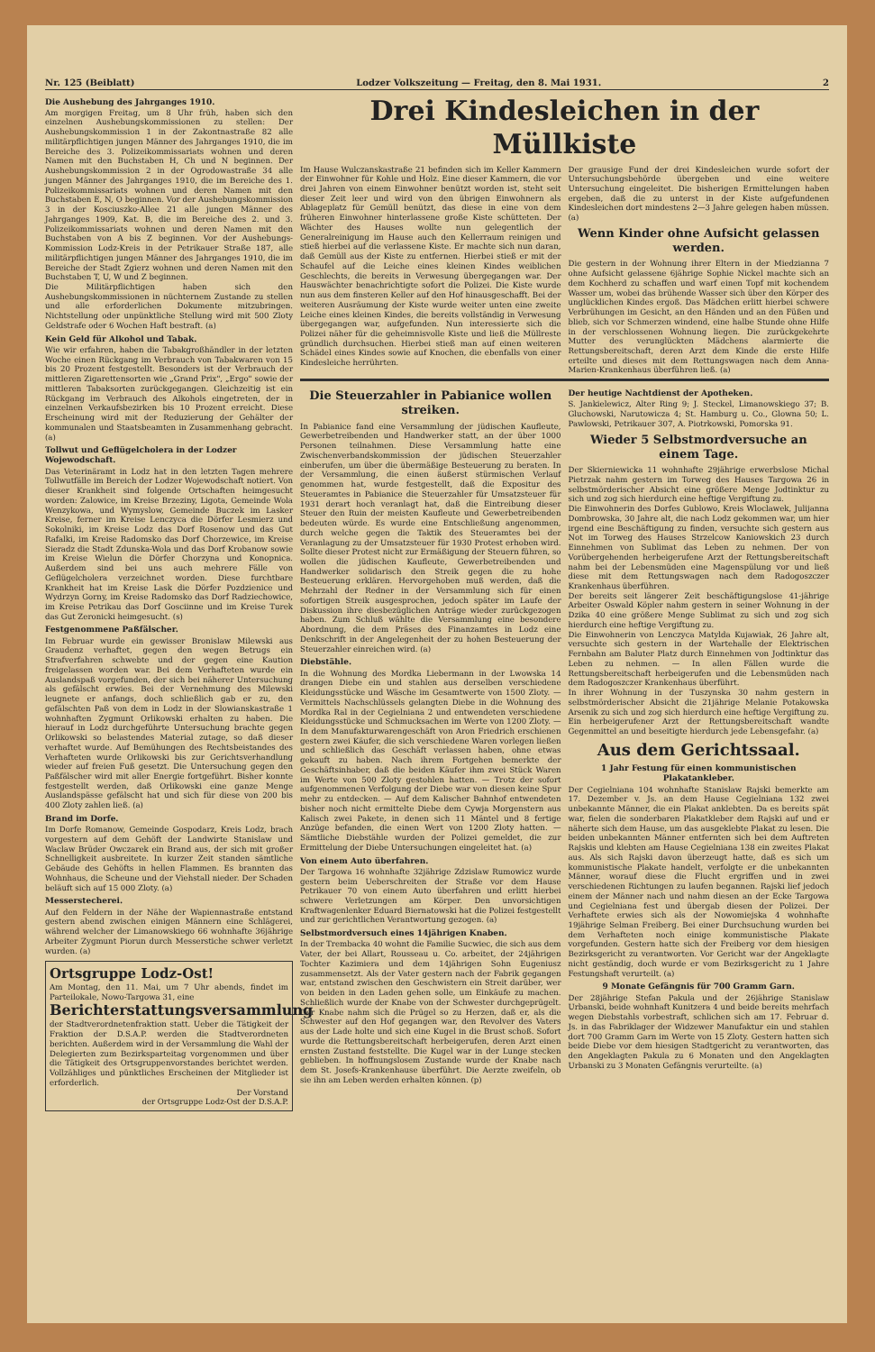Nr. 125 (Beiblatt) Lodzer Volkszeitung — Freitag, den 8. Mai 1931. 2
Die Aushebung des Jahrganges 1910.
Am morgigen Freitag, um 8 Uhr früh, haben sich den einzelnen Aushebungskommissionen zu stellen: Der Aushebungskommission 1 in der Zakontnastraße 82 alle militärpflichtigen jungen Männer des Jahrganges 1910, die im Bereiche des 3. Polizeikommissariats wohnen und deren Namen mit den Buchstaben H, Ch und N beginnen. Der Aushebungskommission 2 in der Ogrodowastraße 34 alle jungen Männer des Jahrganges 1910, die im Bereiche des 1. Polizeikommissariats wohnen und deren Namen mit den Buchstaben E, N, O beginnen. Vor der Aushebungskommission 3 in der Kosciuszko-Allee 21 alle jungen Männer des Jahrganges 1909, Kat. B, die im Bereiche des 2. und 3. Polizeikommissariats wohnen und deren Namen mit den Buchstaben von A bis Z beginnen. Vor der Aushebungs-Kommission Lodz-Kreis in der Petrikauer Straße 187, alle militärpflichtigen jungen Männer des Jahrganges 1910, die im Bereiche der Stadt Zgierz wohnen und deren Namen mit den Buchstaben T, U, W und Z beginnen.
Die Militärpflichtigen haben sich den Aushebungskommissionen in nüchternem Zustande zu stellen und alle erforderlichen Dokumente mitzubringen. Nichtstellung oder unpünktliche Stellung wird mit 500 Zloty Geldstrafe oder 6 Wochen Haft bestraft. (a)
Kein Geld für Alkohol und Tabak.
Wie wir erfahren, haben die Tabakgroßhändler in der letzten Woche einen Rückgang im Verbrauch von Tabakwaren von 15 bis 20 Prozent festgestellt. Besonders ist der Verbrauch der mittleren Zigarettensorten wie „Grand Prix", „Ergo" sowie der mittleren Tabaksorten zurückgegangen. Gleichzeitig ist ein Rückgang im Verbrauch des Alkohols eingetreten, der in einzelnen Verkaufsbezirken bis 10 Prozent erreicht. Diese Erscheinung wird mit der Reduzierung der Gehälter der kommunalen und Staatsbeamten in Zusammenhang gebracht. (a)
Tollwut und Geflügelcholera in der Lodzer Wojewodschaft.
Das Veterinäramt in Lodz hat in den letzten Tagen mehrere Tollwutfälle im Bereich der Lodzer Wojewodschaft notiert. Von dieser Krankheit sind folgende Ortschaften heimgesucht worden: Zalowice, im Kreise Brzeziny, Ligota, Gemeinde Wola Wenzykowa, und Wymyslow, Gemeinde Buczek im Lasker Kreise, ferner im Kreise Lenczyca die Dörfer Lesmierz und Sokolniki, im Kreise Lodz das Dorf Rosenow und das Gut Rafalki, im Kreise Radomsko das Dorf Chorzewice, im Kreise Sieradz die Stadt Zdunska-Wola und das Dorf Krobanow sowie im Kreise Wielun die Dörfer Chorzyna und Konopnica. Außerdem sind bei uns auch mehrere Fälle von Geflügelcholera verzeichnet worden. Diese furchtbare Krankheit hat im Kreise Lask die Dörfer Pozdzienice und Wydrzyn Gorny, im Kreise Radomsko das Dorf Radziechowice, im Kreise Petrikau das Dorf Gosciinne und im Kreise Turek das Gut Zeronicki heimgesucht. (s)
Festgenommene Paßfälscher.
Im Februar wurde ein gewisser Bronislaw Milewski aus Graudenz verhaftet, gegen den wegen Betrugs ein Strafverfahren schwebte und der gegen eine Kaution freigelassen worden war. Bei dem Verhafteten wurde ein Auslandspaß vorgefunden, der sich bei näherer Untersuchung als gefälscht erwies. Bei der Vernehmung des Milewski leugnete er anfangs, doch schließlich gab er zu, den gefälschten Paß von dem in Lodz in der Slowianskastraße 1 wohnhaften Zygmunt Orlikowski erhalten zu haben. Die hierauf in Lodz durchgeführte Untersuchung brachte gegen Orlikowski so belastendes Material zutage, so daß dieser verhaftet wurde. Auf Bemühungen des Rechtsbeistandes des Verhafteten wurde Orlikowski bis zur Gerichtsverhandlung wieder auf freien Fuß gesetzt. Die Untersuchung gegen den Paßfälscher wird mit aller Energie fortgeführt. Bisher konnte festgestellt werden, daß Orlikowski eine ganze Menge Auslandspässe gefälscht hat und sich für diese von 200 bis 400 Zloty zahlen ließ. (a)
Brand im Dorfe.
Im Dorfe Romanow, Gemeinde Gospodarz, Kreis Lodz, brach vorgestern auf dem Gehöft der Landwirte Stanislaw und Waclaw Brüder Owczarek ein Brand aus, der sich mit großer Schnelligkeit ausbreitete. In kurzer Zeit standen sämtliche Gebäude des Gehöfts in hellen Flammen. Es brannten das Wohnhaus, die Scheune und der Viehstall nieder. Der Schaden beläuft sich auf 15 000 Zloty. (a)
Messerstecherei.
Auf den Feldern in der Nähe der Wapiennastraße entstand gestern abend zwischen einigen Männern eine Schlägerei, während welcher der Limanowskiego 66 wohnhafte 36jährige Arbeiter Zygmunt Piorun durch Messerstiche schwer verletzt wurden. (a)
Ortsgruppe Lodz-Ost!
Am Montag, den 11. Mai, um 7 Uhr abends, findet im Parteilokale, Nowo-Targowa 31, eine
Berichterstattungsversammlung
der Stadtverordnetenfraktion statt. Ueber die Tätigkeit der Fraktion der D.S.A.P. werden die Stadtverordneten berichten. Außerdem wird in der Versammlung die Wahl der Delegierten zum Bezirksparteitag vorgenommen und über die Tätigkeit des Ortsgruppenvorstandes berichtet werden. Vollzähliges und pünktliches Erscheinen der Mitglieder ist erforderlich.
Der Vorstand
der Ortsgruppe Lodz-Ost der D.S.A.P.
Drei Kindesleichen in der Müllkiste
Im Hause Wulczanskastraße 21 befinden sich im Keller Kammern der Einwohner für Kohle und Holz. Eine dieser Kammern, die vor drei Jahren von einem Einwohner benützt worden ist, steht seit dieser Zeit leer und wird von den übrigen Einwohnern als Ablageplatz für Gemüll benützt, das diese in eine von dem früheren Einwohner hinterlassene große Kiste schütteten. Der Wächter des Hauses wollte nun gelegentlich der Generalreinigung im Hause auch den Kellerraum reinigen und stieß hierbei auf die verlassene Kiste. Er machte sich nun daran, daß Gemüll aus der Kiste zu entfernen. Hierbei stieß er mit der Schaufel auf die Leiche eines kleinen Kindes weiblichen Geschlechts, die bereits in Verwesung übergegangen war. Der Hauswächter benachrichtigte sofort die Polizei. Die Kiste wurde nun aus dem finsteren Keller auf den Hof hinausgeschafft. Bei der weiteren Ausräumung der Kiste wurde weiter unten eine zweite Leiche eines kleinen Kindes, die bereits vollständig in Verwesung übergegangen war, aufgefunden. Nun interessierte sich die Polizei näher für die geheimnisvolle Kiste und ließ die Müllreste gründlich durchsuchen. Hierbei stieß man auf einen weiteren Schädel eines Kindes sowie auf Knochen, die ebenfalls von einer Kindesleiche herrührten.
Der grausige Fund der drei Kindesleichen wurde sofort der Untersuchungsbehörde übergeben und eine weitere Untersuchung eingeleitet. Die bisherigen Ermittelungen haben ergeben, daß die zu unterst in der Kiste aufgefundenen Kindesleichen dort mindestens 2—3 Jahre gelegen haben müssen. (a)
Wenn Kinder ohne Aufsicht gelassen werden.
Die gestern in der Wohnung ihrer Eltern in der Miedzianna 7 ohne Aufsicht gelassene 6jährige Sophie Nickel machte sich an dem Kochherd zu schaffen und warf einen Topf mit kochendem Wasser um, wobei das brühende Wasser sich über den Körper des unglücklichen Kindes ergoß. Das Mädchen erlitt hierbei schwere Verbrühungen im Gesicht, an den Händen und an den Füßen und blieb, sich vor Schmerzen windend, eine halbe Stunde ohne Hilfe in der verschlossenen Wohnung liegen. Die zurückgekehrte Mutter des verunglückten Mädchens alarmierte die Rettungsbereitschaft, deren Arzt dem Kinde die erste Hilfe erteilte und dieses mit dem Rettungswagen nach dem Anna-Marien-Krankenhaus überführen ließ. (a)
Die Steuerzahler in Pabianice wollen streiken.
In Pabianice fand eine Versammlung der jüdischen Kaufleute, Gewerbetreibenden und Handwerker statt, an der über 1000 Personen teilnahmen. Diese Versammlung hatte eine Zwischenverbandskommission der jüdischen Steuerzahler einberufen, um über die übermäßige Besteuerung zu beraten. In der Versammlung, die einen äußerst stürmischen Verlauf genommen hat, wurde festgestellt, daß die Expositur des Steueramtes in Pabianice die Steuerzahler für Umsatzsteuer für 1931 derart hoch veranlagt hat, daß die Eintreibung dieser Steuer den Ruin der meisten Kaufleute und Gewerbetreibenden bedeuten würde. Es wurde eine Entschließung angenommen, durch welche gegen die Taktik des Steueramtes bei der Veranlagung zu der Umsatzsteuer für 1930 Protest erhoben wird. Sollte dieser Protest nicht zur Ermäßigung der Steuern führen, so wollen die jüdischen Kaufleute, Gewerbetreibenden und Handwerker solidarisch den Streik gegen die zu hohe Besteuerung erklären. Hervorgehoben muß werden, daß die Mehrzahl der Redner in der Versammlung sich für einen sofortigen Streik ausgesprochen, jedoch später im Laufe der Diskussion ihre diesbezüglichen Anträge wieder zurückgezogen haben. Zum Schluß wählte die Versammlung eine besondere Abordnung, die dem Präses des Finanzamtes in Lodz eine Denkschrift in der Angelegenheit der zu hohen Besteuerung der Steuerzahler einreichen wird. (a)
Diebstähle.
In die Wohnung des Mordka Liebermann in der Lwowska 14 drangen Diebe ein und stahlen aus derselben verschiedene Kleidungsstücke und Wäsche im Gesamtwerte von 1500 Zloty. — Vermittels Nachschlüssels gelangten Diebe in die Wohnung des Mordka Ral in der Cegielniana 2 und entwendeten verschiedene Kleidungsstücke und Schmucksachen im Werte von 1200 Zloty. — In dem Manufakturwarengeschäft von Aron Friedrich erschienen gestern zwei Käufer, die sich verschiedene Waren vorlegen ließen und schließlich das Geschäft verlassen haben, ohne etwas gekauft zu haben. Nach ihrem Fortgehen bemerkte der Geschäftsinhaber, daß die beiden Käufer ihm zwei Stück Waren im Werte von 500 Zloty gestohlen hatten. — Trotz der sofort aufgenommenen Verfolgung der Diebe war von diesen keine Spur mehr zu entdecken. — Auf dem Kalischer Bahnhof entwendeten bisher noch nicht ermittelte Diebe dem Cywja Morgenstern aus Kalisch zwei Pakete, in denen sich 11 Mäntel und 8 fertige Anzüge befanden, die einen Wert von 1200 Zloty hatten. — Sämtliche Diebstähle wurden der Polizei gemeldet, die zur Ermittelung der Diebe Untersuchungen eingeleitet hat. (a)
Von einem Auto überfahren.
Der Targowa 16 wohnhafte 32jährige Zdzislaw Rumowicz wurde gestern beim Ueberschreiten der Straße vor dem Hause Petrikauer 70 von einem Auto überfahren und erlitt hierbei schwere Verletzungen am Körper. Den unvorsichtigen Kraftwagenlenker Eduard Biernatowski hat die Polizei festgestellt und zur gerichtlichen Verantwortung gezogen. (a)
Selbstmordversuch eines 14jährigen Knaben.
In der Trembacka 40 wohnt die Familie Sucwiec, die sich aus dem Vater, der bei Allart, Rousseau u. Co. arbeitet, der 24jährigen Tochter Kazimiera und dem 14jährigen Sohn Eugeniusz zusammensetzt. Als der Vater gestern nach der Fabrik gegangen war, entstand zwischen den Geschwistern ein Streit darüber, wer von beiden in den Laden gehen solle, um Einkäufe zu machen. Schließlich wurde der Knabe von der Schwester durchgeprügelt. Der Knabe nahm sich die Prügel so zu Herzen, daß er, als die Schwester auf den Hof gegangen war, den Revolver des Vaters aus der Lade holte und sich eine Kugel in die Brust schoß. Sofort wurde die Rettungsbereitschaft herbeigerufen, deren Arzt einen ernsten Zustand feststellte. Die Kugel war in der Lunge stecken geblieben. In hoffnungslosem Zustande wurde der Knabe nach dem St. Josefs-Krankenhause überführt. Die Aerzte zweifeln, ob sie ihn am Leben werden erhalten können. (p)
Der heutige Nachtdienst der Apotheken.
S. Jankielewicz, Alter Ring 9; J. Steckel, Limanowskiego 37; B. Gluchowski, Narutowicza 4; St. Hamburg u. Co., Glowna 50; L. Pawlowski, Petrikauer 307, A. Piotrkowski, Pomorska 91.
Wieder 5 Selbstmordversuche an einem Tage.
Der Skierniewicka 11 wohnhafte 29jährige erwerbslose Michal Pietrzak nahm gestern im Torweg des Hauses Targowa 26 in selbstmörderischer Absicht eine größere Menge Jodtinktur zu sich und zog sich hierdurch eine heftige Vergiftung zu.
Die Einwohnerin des Dorfes Gublowo, Kreis Wloclawek, Julijanna Dombrowska, 30 Jahre alt, die nach Lodz gekommen war, um hier irgend eine Beschäftigung zu finden, versuchte sich gestern aus Not im Torweg des Hauses Strzelcow Kaniowskich 23 durch Einnehmen von Sublimat das Leben zu nehmen. Der von Vorübergehenden herbeigerufene Arzt der Rettungsbereitschaft nahm bei der Lebensmüden eine Magenspülung vor und ließ diese mit dem Rettungswagen nach dem Radogoszczer Krankenhaus überführen.
Der bereits seit längerer Zeit beschäftigungslose 41-jährige Arbeiter Oswald Köpler nahm gestern in seiner Wohnung in der Dzika 40 eine größere Menge Sublimat zu sich und zog sich hierdurch eine heftige Vergiftung zu.
Die Einwohnerin von Lenczyca Matylda Kujawiak, 26 Jahre alt, versuchte sich gestern in der Wartehalle der Elektrischen Fernbahn am Baluter Platz durch Einnehmen von Jodtinktur das Leben zu nehmen. — In allen Fällen wurde die Rettungsbereitschaft herbeigerufen und die Lebensmüden nach dem Radogoszczer Krankenhaus überführt.
In ihrer Wohnung in der Tuszynska 30 nahm gestern in selbstmörderischer Absicht die 21jährige Melanie Potakowska Arsenik zu sich und zog sich hierdurch eine heftige Vergiftung zu. Ein herbeigerufener Arzt der Rettungsbereitschaft wandte Gegenmittel an und beseitigte hierdurch jede Lebensgefahr. (a)
Aus dem Gerichtssaal.
1 Jahr Festung für einen kommunistischen Plakatankleber.
Der Cegielniana 104 wohnhafte Stanislaw Rajski bemerkte am 17. Dezember v. Js. an dem Hause Cegielniana 132 zwei unbekannte Männer, die ein Plakat anklebten. Da es bereits spät war, fielen die sonderbaren Plakatkleber dem Rajski auf und er näherte sich dem Hause, um das ausgeklebte Plakat zu lesen. Die beiden unbekannten Männer entfernten sich bei dem Auftreten Rajskis und klebten am Hause Cegielniana 138 ein zweites Plakat aus. Als sich Rajski davon überzeugt hatte, daß es sich um kommunistische Plakate handelt, verfolgte er die unbekannten Männer, worauf diese die Flucht ergriffen und in zwei verschiedenen Richtungen zu laufen begannen. Rajski lief jedoch einem der Männer nach und nahm diesen an der Ecke Targowa und Cegielniana fest und übergab diesen der Polizei. Der Verhaftete erwies sich als der Nowomiejska 4 wohnhafte 19jährige Selman Freiberg. Bei einer Durchsuchung wurden bei dem Verhafteten noch einige kommunistische Plakate vorgefunden. Gestern hatte sich der Freiberg vor dem hiesigen Bezirksgericht zu verantworten. Vor Gericht war der Angeklagte nicht geständig, doch wurde er vom Bezirksgericht zu 1 Jahre Festungshaft verurteilt. (a)
9 Monate Gefängnis für 700 Gramm Garn.
Der 28jährige Stefan Pakula und der 26jährige Stanislaw Urbanski, beide wohnhaft Kunitzera 4 und beide bereits mehrfach wegen Diebstahls vorbestraft, schlichen sich am 17. Februar d. Js. in das Fabriklager der Widzewer Manufaktur ein und stahlen dort 700 Gramm Garn im Werte von 15 Zloty. Gestern hatten sich beide Diebe vor dem hiesigen Stadtgericht zu verantworten, das den Angeklagten Pakula zu 6 Monaten und den Angeklagten Urbanski zu 3 Monaten Gefängnis verurteilte. (a)